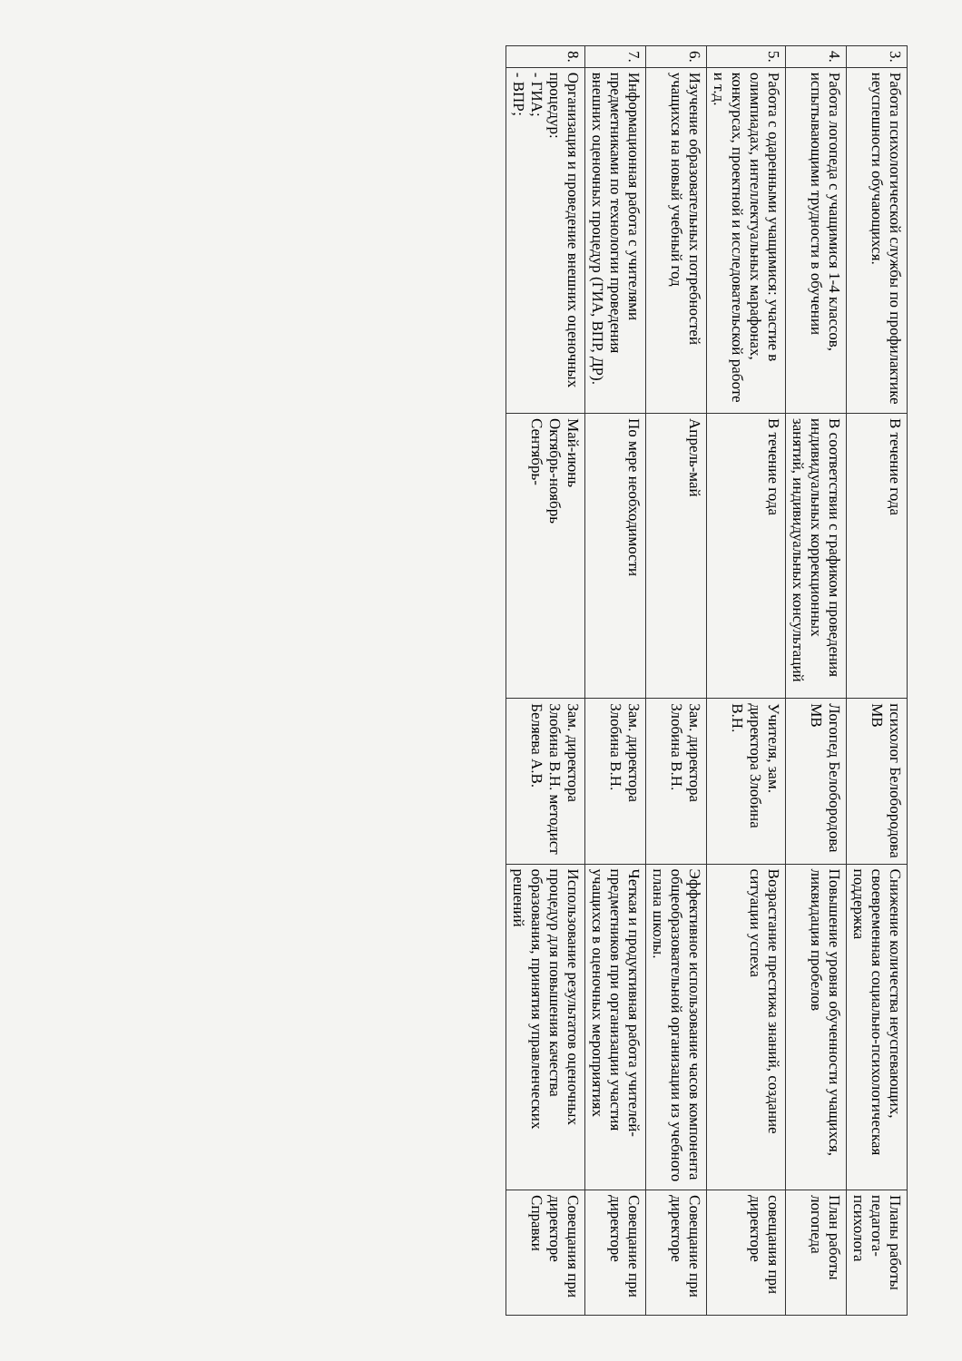| 3. | Работа психологической службы по профилактике неуспешности обучающихся. | В течение года | психолог Белобородова МВ | Снижение количества неуспевающих, своевременная социально-психологическая поддержка | Планы работы педагога-психолога |
| 4. | Работа логопеда с учащимися 1-4 классов, испытывающими трудности в обучении | В соответствии с графиком проведения индивидуальных коррекционных занятий, индивидуальных консультаций | Логопед Белобородова МВ | Повышение уровня обученности учащихся, ликвидация пробелов | План работы логопеда |
| 5. | Работа с одаренными учащимися: участие в олимпиадах, интеллектуальных марафонах, конкурсах, проектной и исследовательской работе и т.д. | В течение года | Учителя, зам. директора Злобина В.Н. | Возрастание престижа знаний, создание ситуации успеха | совещания при директоре |
| 6. | Изучение образовательных потребностей учащихся на новый учебный год | Апрель-май | Зам. директора Злобина В.Н. | Эффективное использование часов компонента общеобразовательной организации из учебного плана школы. | Совещание при директоре |
| 7. | Информационная работа с учителями предметниками по технологии проведения внешних оценочных процедур (ГИА, ВПР, ДР). | По мере необходимости | Зам. директора Злобина В.Н. | Четкая и продуктивная работа учителей-предметников при организации участия учащихся в оценочных мероприятиях | Совещание при директоре |
| 8. | Организация и проведение внешних оценочных процедур: - ГИА; - ВПР; | Май-июнь Октябрь-ноябрь Сентябрь- | Зам. директора Злобина В.Н. методист Беляева А.В. | Использование результатов оценочных процедур для повышения качества образования, принятия управленческих решений | Совещания при директоре Справки |